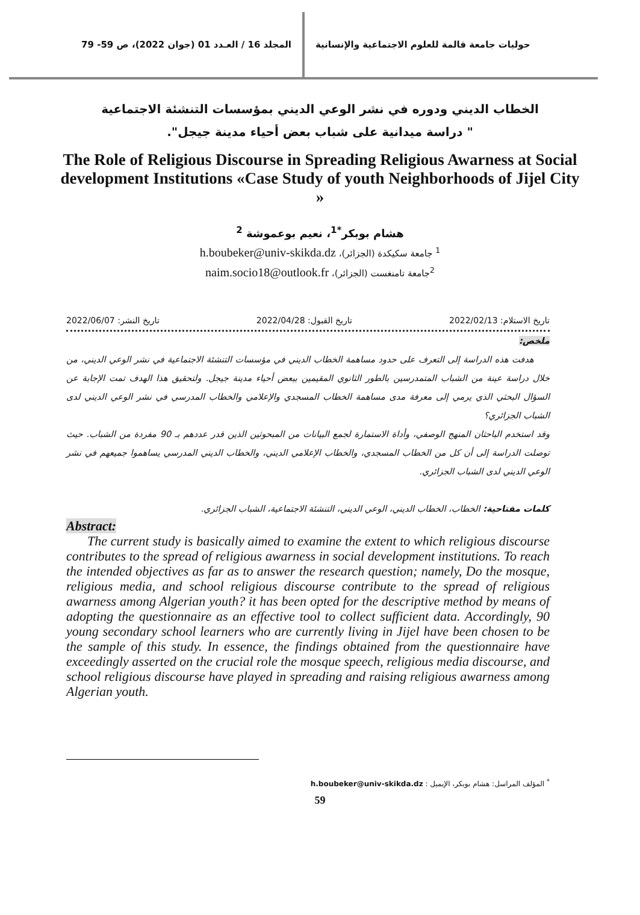حوليات جامعة قالمة للعلوم الاجتماعية والإنسانية
المجلد 16 / العـدد 01 (جوان 2022)، ص 59- 79
الخطاب الديني ودوره في نشر الوعي الديني بمؤسسات التنشئة الاجتماعية
" دراسة ميدانية على شباب بعض أحياء مدينة جيجل".
The Role of Religious Discourse in Spreading Religious Awarness at Social development Institutions «Case Study of youth Neighborhoods of Jijel City »
هشام بوبكر<sup>*1</sup>، نعيم بوعموشة <sup>2</sup>
<sup>1</sup> جامعة سكيكدة (الجزائر)، h.boubeker@univ-skikda.dz
<sup>2</sup> جامعة تامنغست (الجزائر)، naim.socio18@outlook.fr
تاريخ الاستلام: 2022/02/13 تاريخ القبول: 2022/04/28 تاريخ النشر: 2022/06/07
ملخص:
هدفت هذه الدراسة إلى التعرف على حدود مساهمة الخطاب الديني في مؤسسات التنشئة الاجتماعية في نشر الوعي الديني، من خلال دراسة عينة من الشباب المتمدرسين بالطور الثانوي المقيمين ببعض أحياء مدينة جيجل. ولتحقيق هذا الهدف تمت الإجابة عن السؤال البحثي الذي يرمي إلى معرفة مدى مساهمة الخطاب المسجدي والإعلامي والخطاب المدرسي في نشر الوعي الديني لدى الشباب الجزائري؟
وقد استخدم الباحثان المنهج الوصفي، وأداة الاستمارة لجمع البيانات من المبحوثين الذين قدر عددهم بـ 90 مفردة من الشباب. حيث توصلت الدراسة إلى أن كل من الخطاب المسجدي، والخطاب الإعلامي الديني، والخطاب الديني المدرسي يساهموا جميعهم في نشر الوعي الديني لدى الشباب الجزائري.
كلمات مفتاحية: الخطاب، الخطاب الديني، الوعي الديني، التنشئة الاجتماعية، الشباب الجزائري.
Abstract:
The current study is basically aimed to examine the extent to which religious discourse contributes to the spread of religious awarness in social development institutions. To reach the intended objectives as far as to answer the research question; namely, Do the mosque, religious media, and school religious discourse contribute to the spread of religious awarness among Algerian youth? it has been opted for the descriptive method by means of adopting the questionnaire as an effective tool to collect sufficient data. Accordingly, 90 young secondary school learners who are currently living in Jijel have been chosen to be the sample of this study. In essence, the findings obtained from the questionnaire have exceedingly asserted on the crucial role the mosque speech, religious media discourse, and school religious discourse have played in spreading and raising religious awarness among Algerian youth.
<sup>*</sup> المؤلف المراسل: هشام بوبكر، الإيميل : h.boubeker@univ-skikda.dz
59